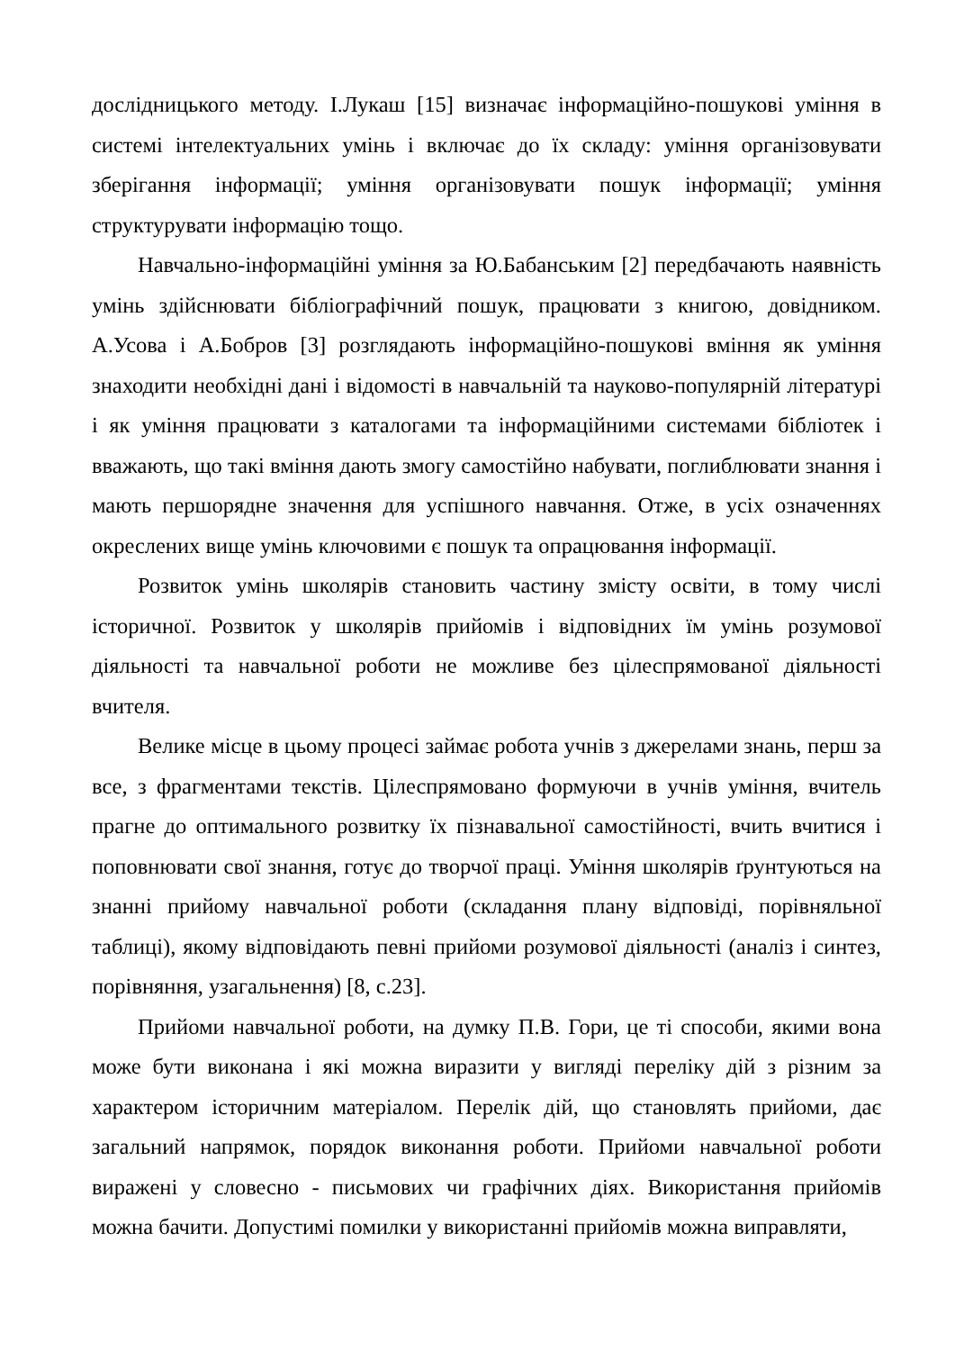дослідницького методу. І.Лукаш [15] визначає інформаційно-пошукові уміння в системі інтелектуальних умінь і включає до їх складу: уміння організовувати зберігання інформації; уміння організовувати пошук інформації; уміння структурувати інформацію тощо.
Навчально-інформаційні уміння за Ю.Бабанським [2] передбачають наявність умінь здійснювати бібліографічний пошук, працювати з книгою, довідником. А.Усова і А.Бобров [3] розглядають інформаційно-пошукові вміння як уміння знаходити необхідні дані і відомості в навчальній та науково-популярній літературі і як уміння працювати з каталогами та інформаційними системами бібліотек і вважають, що такі вміння дають змогу самостійно набувати, поглиблювати знання і мають першорядне значення для успішного навчання. Отже, в усіх означеннях окреслених вище умінь ключовими є пошук та опрацювання інформації.
Розвиток умінь школярів становить частину змісту освіти, в тому числі історичної. Розвиток у школярів прийомів і відповідних їм умінь розумової діяльності та навчальної роботи не можливе без цілеспрямованої діяльності вчителя.
Велике місце в цьому процесі займає робота учнів з джерелами знань, перш за все, з фрагментами текстів. Цілеспрямовано формуючи в учнів уміння, вчитель прагне до оптимального розвитку їх пізнавальної самостійності, вчить вчитися і поповнювати свої знання, готує до творчої праці. Уміння школярів ґрунтуються на знанні прийому навчальної роботи (складання плану відповіді, порівняльної таблиці), якому відповідають певні прийоми розумової діяльності (аналіз і синтез, порівняння, узагальнення) [8, с.23].
Прийоми навчальної роботи, на думку П.В. Гори, це ті способи, якими вона може бути виконана і які можна виразити у вигляді переліку дій з різним за характером історичним матеріалом. Перелік дій, що становлять прийоми, дає загальний напрямок, порядок виконання роботи. Прийоми навчальної роботи виражені у словесно - письмових чи графічних діях. Використання прийомів можна бачити. Допустимі помилки у використанні прийомів можна виправляти,